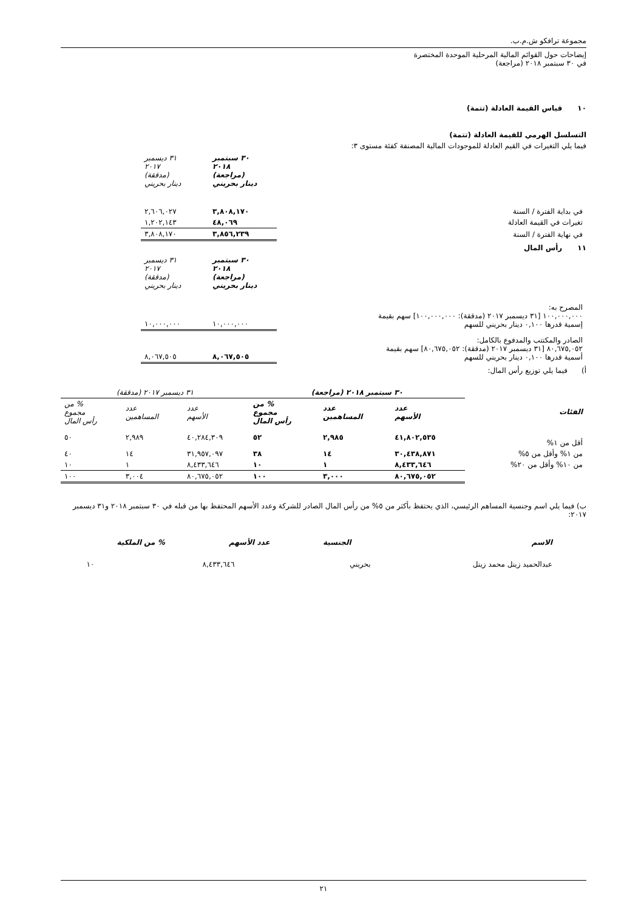مجموعة ترافكو ش.م.ب.
إيضاحات حول القوائم المالية المرحلية الموحدة المختصرة
في ٣٠ سبتمبر ٢٠١٨ (مراجعة)
١٠ قياس القيمة العادلة (تتمة)
التسلسل الهرمي للقيمة العادلة (تتمة)
فيما يلي التغيرات في القيم العادلة للموجودات المالية المصنفة كفئة مستوى ٣:
| | ٣٠ سبتمبر ٢٠١٨ (مراجعة) دينار بحريني | ٣١ ديسمبر ٢٠١٧ (مدققة) دينار بحريني | |
| في بداية الفترة / السنة | ٣,٨٠٨,١٧٠ | ٢,٦٠٦,٠٢٧ | |
| تغيرات في القيمة العادلة | ٤٨,٠٦٩ | ١,٢٠٢,١٤٣ | |
| في نهاية الفترة / السنة | ٣,٨٥٦,٢٣٩ | ٣,٨٠٨,١٧٠ | |
١١ رأس المال
| | ٣٠ سبتمبر ٢٠١٨ (مراجعة) دينار بحريني | ٣١ ديسمبر ٢٠١٧ (مدققة) دينار بحريني | |
| المصرح به: ١٠٠,٠٠٠,٠٠٠ [٣١ ديسمبر ٢٠١٧ (مدققة): ١٠٠,٠٠٠,٠٠٠] سهم بقيمة إسمية قدرها ٠,١٠٠ دينار بحريني للسهم | ١٠,٠٠٠,٠٠٠ | ١٠,٠٠٠,٠٠٠ | |
| الصادر والمكتتب والمدفوع بالكامل: ٨٠,٦٧٥,٠٥٢ [٣١ ديسمبر ٢٠١٧ (مدققة): ٨٠,٦٧٥,٠٥٢] سهم بقيمة أسمية قدرها ٠,١٠٠ دينار بحريني للسهم | ٨,٠٦٧,٥٠٥ | ٨,٠٦٧,٥٠٥ | |
أ) فيما يلي توزيع رأس المال:
| | ٣٠ سبتمبر ٢٠١٨ (مراجعة) | | | ٣١ ديسمبر ٢٠١٧ (مدققة) | | |
| --- | --- | --- | --- | --- | --- | --- |
| الفئات | عدد الأسهم | عدد المساهمين | % من مجموع رأس المال | عدد الأسهم | عدد المساهمين | % من مجموع رأس المال |
| أقل من ١% | ٤١,٨٠٢,٥٣٥ | ٢,٩٨٥ | ٥٢ | ٤٠,٢٨٤,٣٠٩ | ٢,٩٨٩ | ٥٠ |
| من ١% وأقل من ٥% | ٣٠,٤٣٨,٨٧١ | ١٤ | ٣٨ | ٣١,٩٥٧,٠٩٧ | ١٤ | ٤٠ |
| من ١٠% وأقل من ٢٠% | ٨,٤٣٣,٦٤٦ | ١ | ١٠ | ٨,٤٣٣,٦٤٦ | ١ | ١٠ |
| | ٨٠,٦٧٥,٠٥٢ | ٣,٠٠٠ | ١٠٠ | ٨٠,٦٧٥,٠٥٢ | ٣,٠٠٤ | ١٠٠ |
ب) فيما يلي اسم وجنسية المساهم الرئيسي، الذي يحتفظ بأكثر من ٥% من رأس المال الصادر للشركة وعدد الأسهم المحتفظ بها من قبله في ٣٠ سبتمبر ٢٠١٨ و٣١ ديسمبر ٢٠١٧:
| الاسم | الجنسية | عدد الأسهم | % من الملكية |
| --- | --- | --- | --- |
| عبدالحميد زينل محمد زينل | بحريني | ٨,٤٣٣,٦٤٦ | ١٠ |
٢١